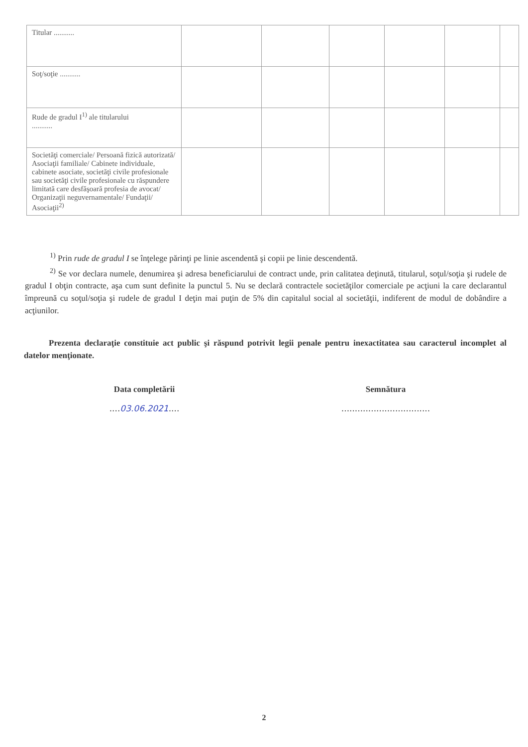| Titular ........... | | | | | | |
| Soţ/soţie ........... | | | | | | |
| Rude de gradul I<sup>1)</sup> ale titularului ........... | | | | | | |
| Societăţi comerciale/ Persoană fizică autorizată/ Asociaţii familiale/ Cabinete individuale, cabinete asociate, societăţi civile profesionale sau societăţi civile profesionale cu răspundere limitată care desfăşoară profesia de avocat/ Organizaţii neguvernamentale/ Fundaţii/ Asociaţii<sup>2)</sup> | | | | | | |
<sup>1)</sup> Prin rude de gradul I se înţelege părinţi pe linie ascendentă şi copii pe linie descendentă.
<sup>2)</sup> Se vor declara numele, denumirea şi adresa beneficiarului de contract unde, prin calitatea deţinută, titularul, soţul/soţia şi rudele de gradul I obţin contracte, aşa cum sunt definite la punctul 5. Nu se declară contractele societăţilor comerciale pe acţiuni la care declarantul împreună cu soţul/soţia şi rudele de gradul I deţin mai puţin de 5% din capitalul social al societăţii, indiferent de modul de dobândire a acţiunilor.
Prezenta declaraţie constituie act public şi răspund potrivit legii penale pentru inexactitatea sau caracterul incomplet al datelor menţionate.
Data completării
....03.06.2021....
Semnătura
.................................
2